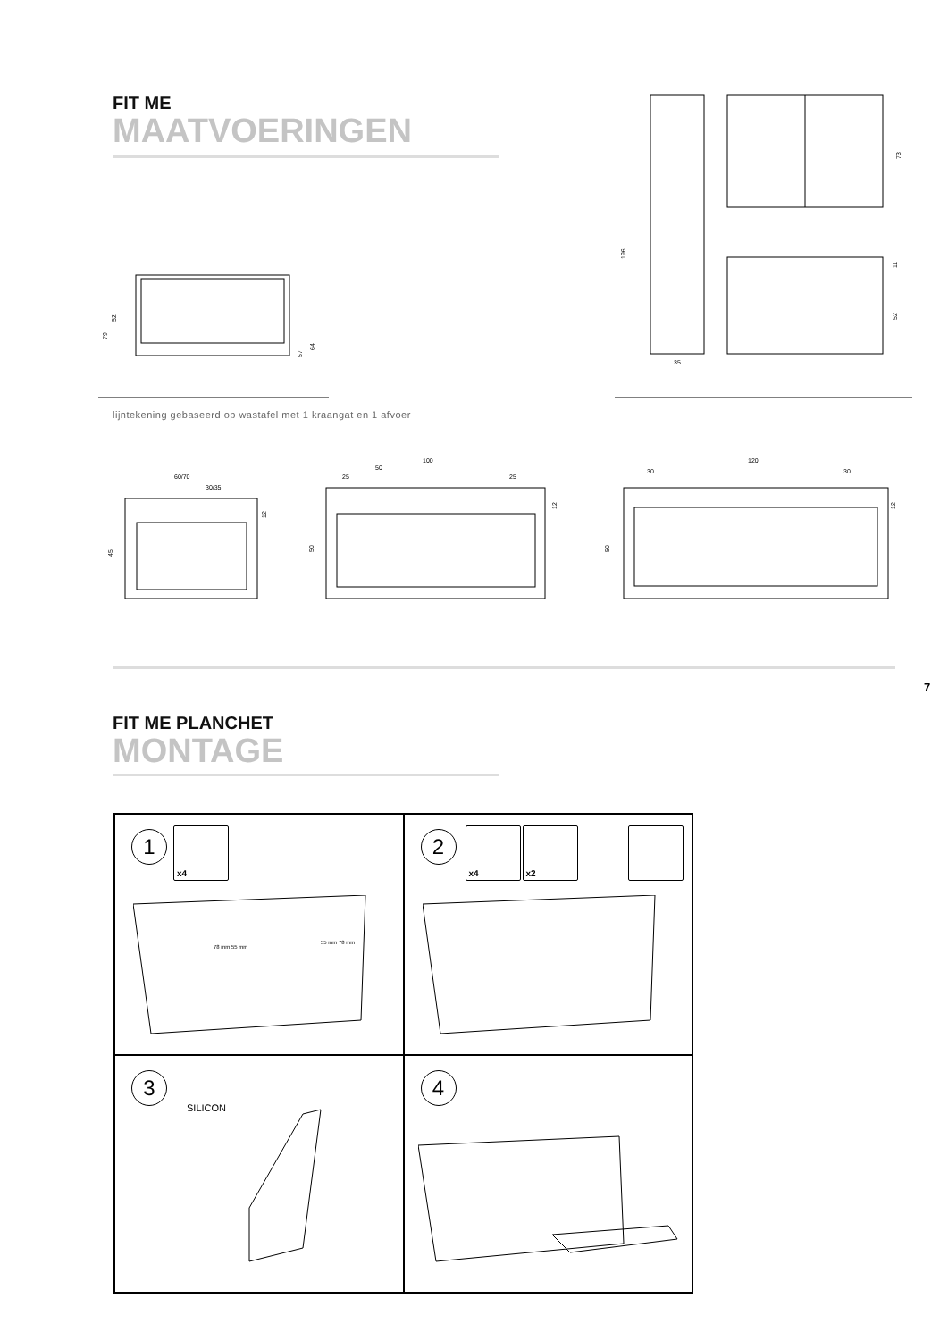FIT ME
MAATVOERINGEN
52
79
57
64
35
196
73
11
52
lijntekening gebaseerd op wastafel met 1 kraangat en 1 afvoer
60/70
30/35
45
12
100
50
25
25
50
12
120
30
30
50
12
7
FIT ME PLANCHET
MONTAGE
1 x4
78 mm 55 mm
55 mm 78 mm
2 x4 x2
3
SILICON
4